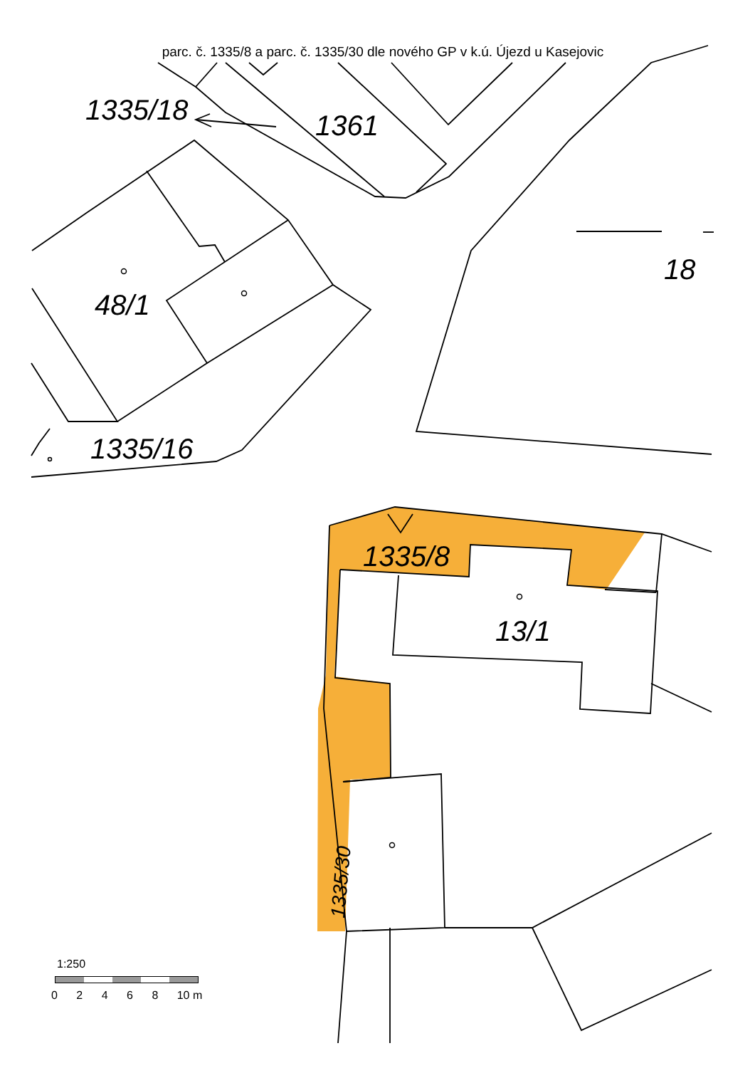1335/18
1361
18
48/1
1335/16
1335/8
13/1
1335/30
parc. č. 1335/8 a parc. č. 1335/30 dle nového GP v k.ú. Újezd u Kasejovic
1:250
0 2 4 6 8 10 m